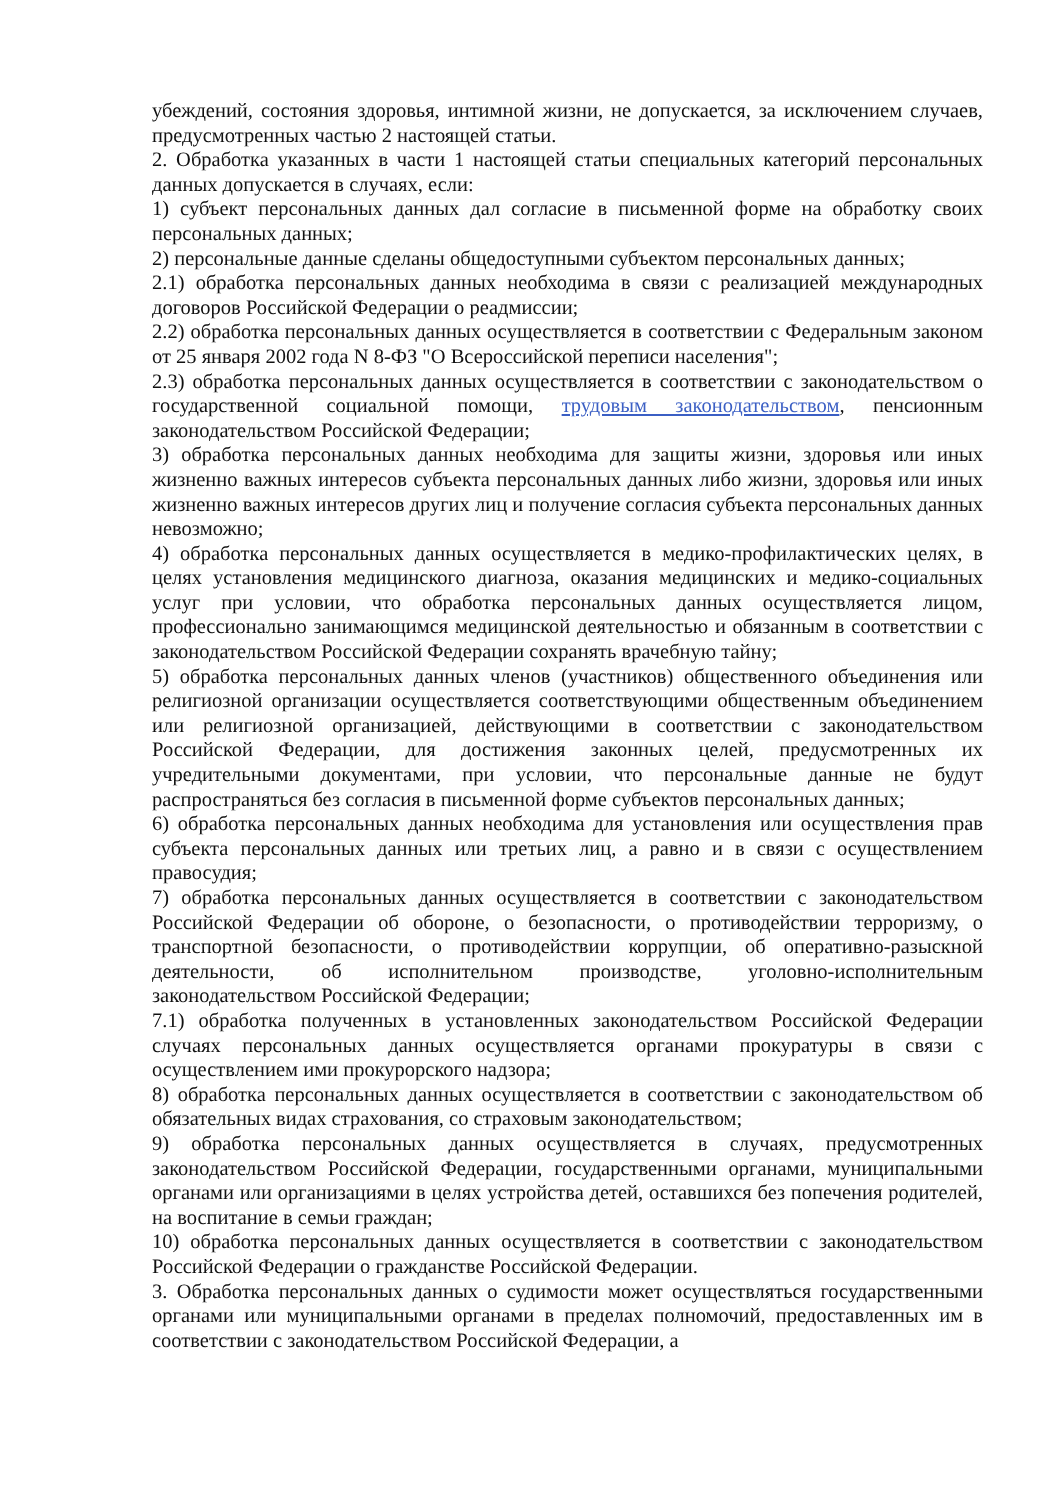убеждений, состояния здоровья, интимной жизни, не допускается, за исключением случаев, предусмотренных частью 2 настоящей статьи.
2. Обработка указанных в части 1 настоящей статьи специальных категорий персональных данных допускается в случаях, если:
1) субъект персональных данных дал согласие в письменной форме на обработку своих персональных данных;
2) персональные данные сделаны общедоступными субъектом персональных данных;
2.1) обработка персональных данных необходима в связи с реализацией международных договоров Российской Федерации о реадмиссии;
2.2) обработка персональных данных осуществляется в соответствии с Федеральным законом от 25 января 2002 года N 8-ФЗ "О Всероссийской переписи населения";
2.3) обработка персональных данных осуществляется в соответствии с законодательством о государственной социальной помощи, трудовым законодательством, пенсионным законодательством Российской Федерации;
3) обработка персональных данных необходима для защиты жизни, здоровья или иных жизненно важных интересов субъекта персональных данных либо жизни, здоровья или иных жизненно важных интересов других лиц и получение согласия субъекта персональных данных невозможно;
4) обработка персональных данных осуществляется в медико-профилактических целях, в целях установления медицинского диагноза, оказания медицинских и медико-социальных услуг при условии, что обработка персональных данных осуществляется лицом, профессионально занимающимся медицинской деятельностью и обязанным в соответствии с законодательством Российской Федерации сохранять врачебную тайну;
5) обработка персональных данных членов (участников) общественного объединения или религиозной организации осуществляется соответствующими общественным объединением или религиозной организацией, действующими в соответствии с законодательством Российской Федерации, для достижения законных целей, предусмотренных их учредительными документами, при условии, что персональные данные не будут распространяться без согласия в письменной форме субъектов персональных данных;
6) обработка персональных данных необходима для установления или осуществления прав субъекта персональных данных или третьих лиц, а равно и в связи с осуществлением правосудия;
7) обработка персональных данных осуществляется в соответствии с законодательством Российской Федерации об обороне, о безопасности, о противодействии терроризму, о транспортной безопасности, о противодействии коррупции, об оперативно-разыскной деятельности, об исполнительном производстве, уголовно-исполнительным законодательством Российской Федерации;
7.1) обработка полученных в установленных законодательством Российской Федерации случаях персональных данных осуществляется органами прокуратуры в связи с осуществлением ими прокурорского надзора;
8) обработка персональных данных осуществляется в соответствии с законодательством об обязательных видах страхования, со страховым законодательством;
9) обработка персональных данных осуществляется в случаях, предусмотренных законодательством Российской Федерации, государственными органами, муниципальными органами или организациями в целях устройства детей, оставшихся без попечения родителей, на воспитание в семьи граждан;
10) обработка персональных данных осуществляется в соответствии с законодательством Российской Федерации о гражданстве Российской Федерации.
3. Обработка персональных данных о судимости может осуществляться государственными органами или муниципальными органами в пределах полномочий, предоставленных им в соответствии с законодательством Российской Федерации, а